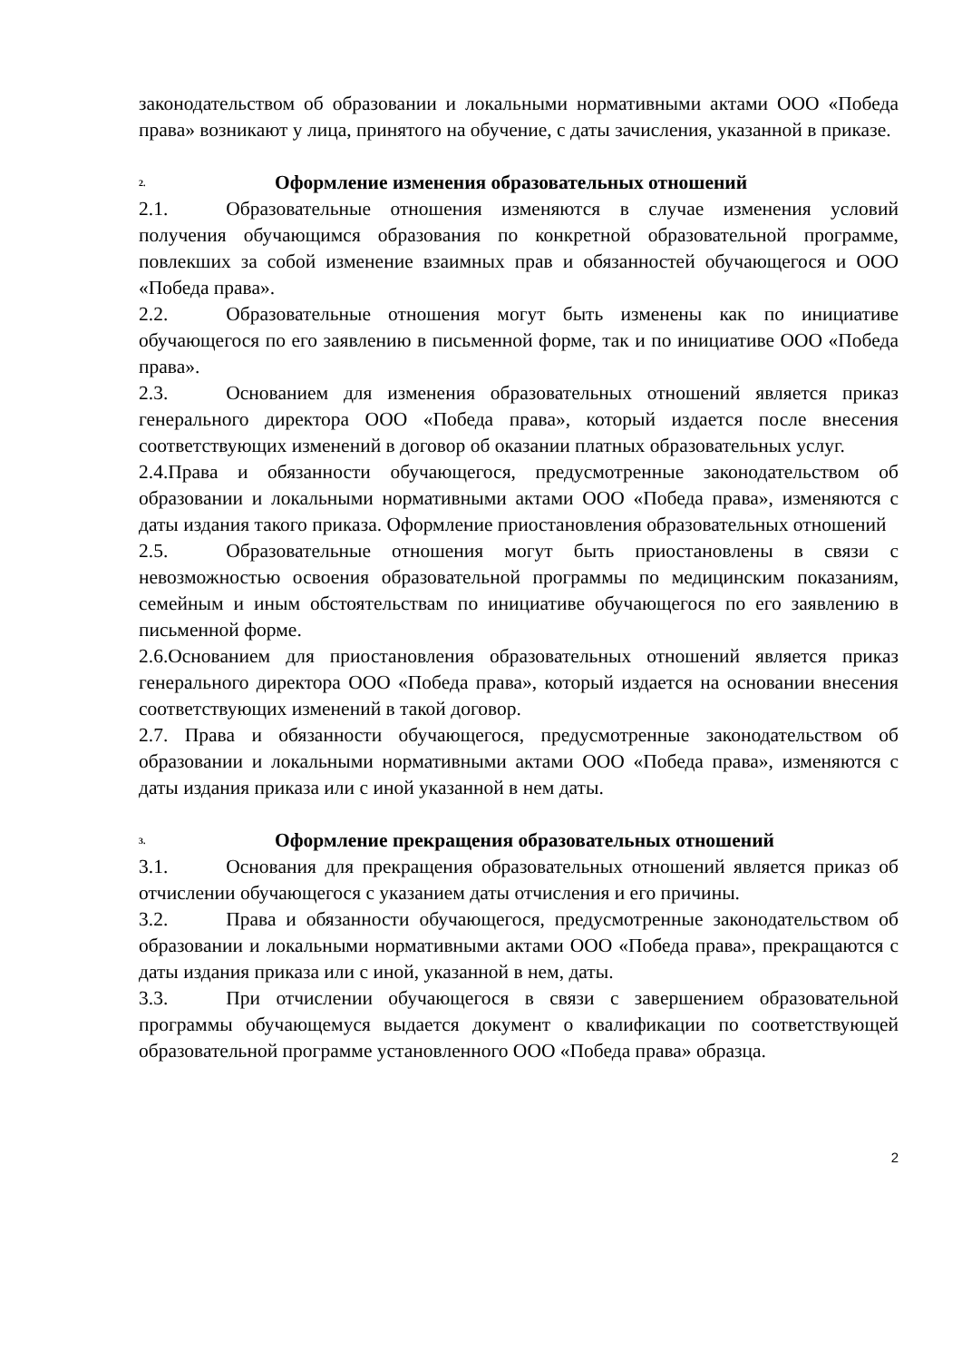законодательством об образовании и локальными нормативными актами ООО «Победа права» возникают у лица, принятого на обучение, с даты зачисления, указанной в приказе.
2. Оформление изменения образовательных отношений
2.1. Образовательные отношения изменяются в случае изменения условий получения обучающимся образования по конкретной образовательной программе, повлекших за собой изменение взаимных прав и обязанностей обучающегося и ООО «Победа права».
2.2. Образовательные отношения могут быть изменены как по инициативе обучающегося по его заявлению в письменной форме, так и по инициативе ООО «Победа права».
2.3. Основанием для изменения образовательных отношений является приказ генерального директора ООО «Победа права», который издается после внесения соответствующих изменений в договор об оказании платных образовательных услуг.
2.4.Права и обязанности обучающегося, предусмотренные законодательством об образовании и локальными нормативными актами ООО «Победа права», изменяются с даты издания такого приказа. Оформление приостановления образовательных отношений
2.5. Образовательные отношения могут быть приостановлены в связи с невозможностью освоения образовательной программы по медицинским показаниям, семейным и иным обстоятельствам по инициативе обучающегося по его заявлению в письменной форме.
2.6.Основанием для приостановления образовательных отношений является приказ генерального директора ООО «Победа права», который издается на основании внесения соответствующих изменений в такой договор.
2.7. Права и обязанности обучающегося, предусмотренные законодательством об образовании и локальными нормативными актами ООО «Победа права», изменяются с даты издания приказа или с иной указанной в нем даты.
3. Оформление прекращения образовательных отношений
3.1. Основания для прекращения образовательных отношений является приказ об отчислении обучающегося с указанием даты отчисления и его причины.
3.2. Права и обязанности обучающегося, предусмотренные законодательством об образовании и локальными нормативными актами ООО «Победа права», прекращаются с даты издания приказа или с иной, указанной в нем, даты.
3.3. При отчислении обучающегося в связи с завершением образовательной программы обучающемуся выдается документ о квалификации по соответствующей образовательной программе установленного ООО «Победа права» образца.
2